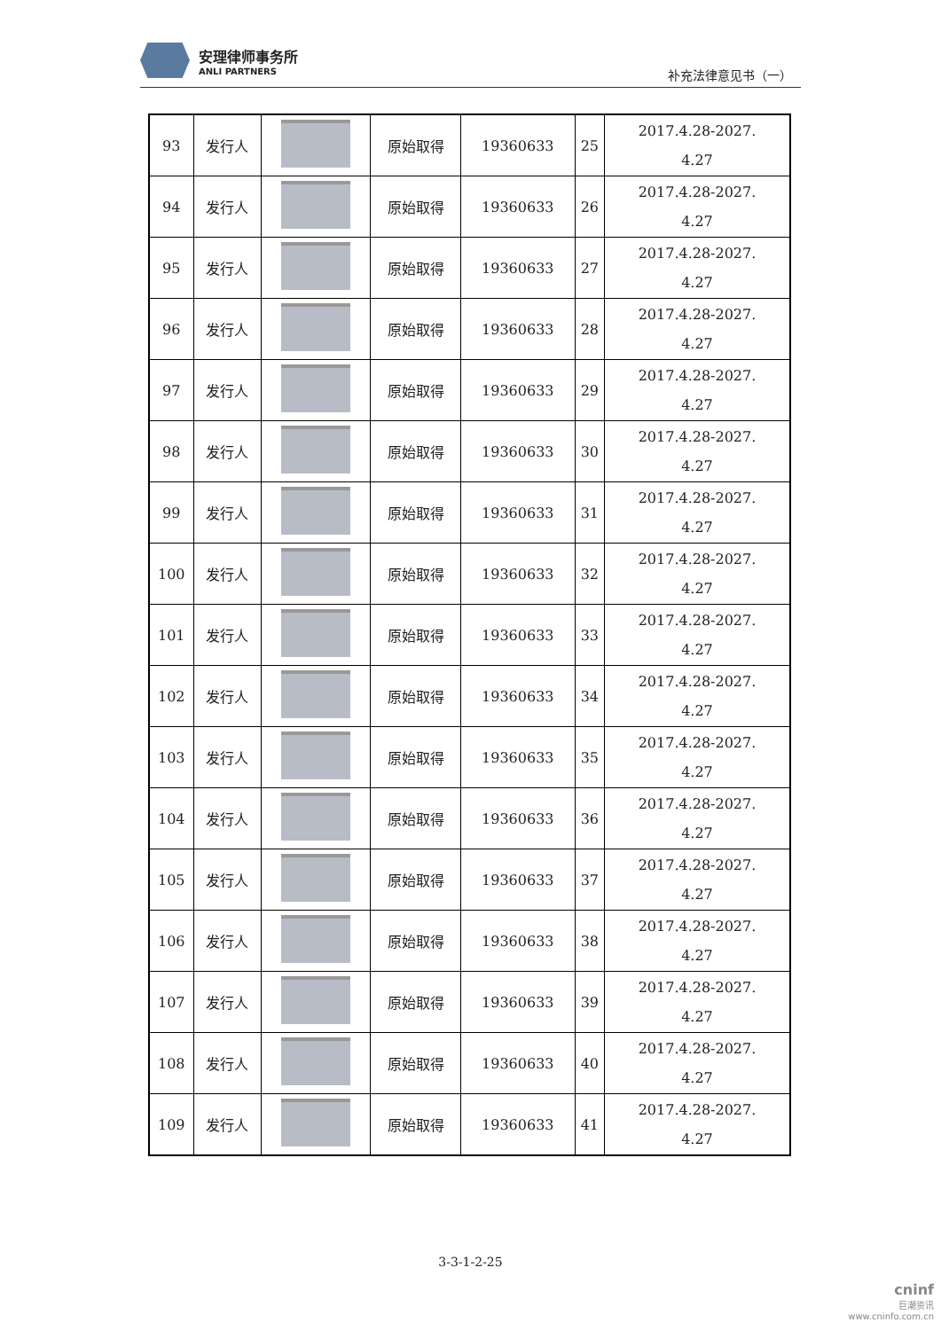安理律师事务所
ANLI PARTNERS
补充法律意见书（一）
| 93 | 发行人 | | 原始取得 | 19360633 | 25 | 2017.4.28-2027. 4.27 |
| 94 | 发行人 | | 原始取得 | 19360633 | 26 | 2017.4.28-2027. 4.27 |
| 95 | 发行人 | | 原始取得 | 19360633 | 27 | 2017.4.28-2027. 4.27 |
| 96 | 发行人 | | 原始取得 | 19360633 | 28 | 2017.4.28-2027. 4.27 |
| 97 | 发行人 | | 原始取得 | 19360633 | 29 | 2017.4.28-2027. 4.27 |
| 98 | 发行人 | | 原始取得 | 19360633 | 30 | 2017.4.28-2027. 4.27 |
| 99 | 发行人 | | 原始取得 | 19360633 | 31 | 2017.4.28-2027. 4.27 |
| 100 | 发行人 | | 原始取得 | 19360633 | 32 | 2017.4.28-2027. 4.27 |
| 101 | 发行人 | | 原始取得 | 19360633 | 33 | 2017.4.28-2027. 4.27 |
| 102 | 发行人 | | 原始取得 | 19360633 | 34 | 2017.4.28-2027. 4.27 |
| 103 | 发行人 | | 原始取得 | 19360633 | 35 | 2017.4.28-2027. 4.27 |
| 104 | 发行人 | | 原始取得 | 19360633 | 36 | 2017.4.28-2027. 4.27 |
| 105 | 发行人 | | 原始取得 | 19360633 | 37 | 2017.4.28-2027. 4.27 |
| 106 | 发行人 | | 原始取得 | 19360633 | 38 | 2017.4.28-2027. 4.27 |
| 107 | 发行人 | | 原始取得 | 19360633 | 39 | 2017.4.28-2027. 4.27 |
| 108 | 发行人 | | 原始取得 | 19360633 | 40 | 2017.4.28-2027. 4.27 |
| 109 | 发行人 | | 原始取得 | 19360633 | 41 | 2017.4.28-2027. 4.27 |
3-3-1-2-25
cninf
巨潮资讯
www.cninfo.com.cn